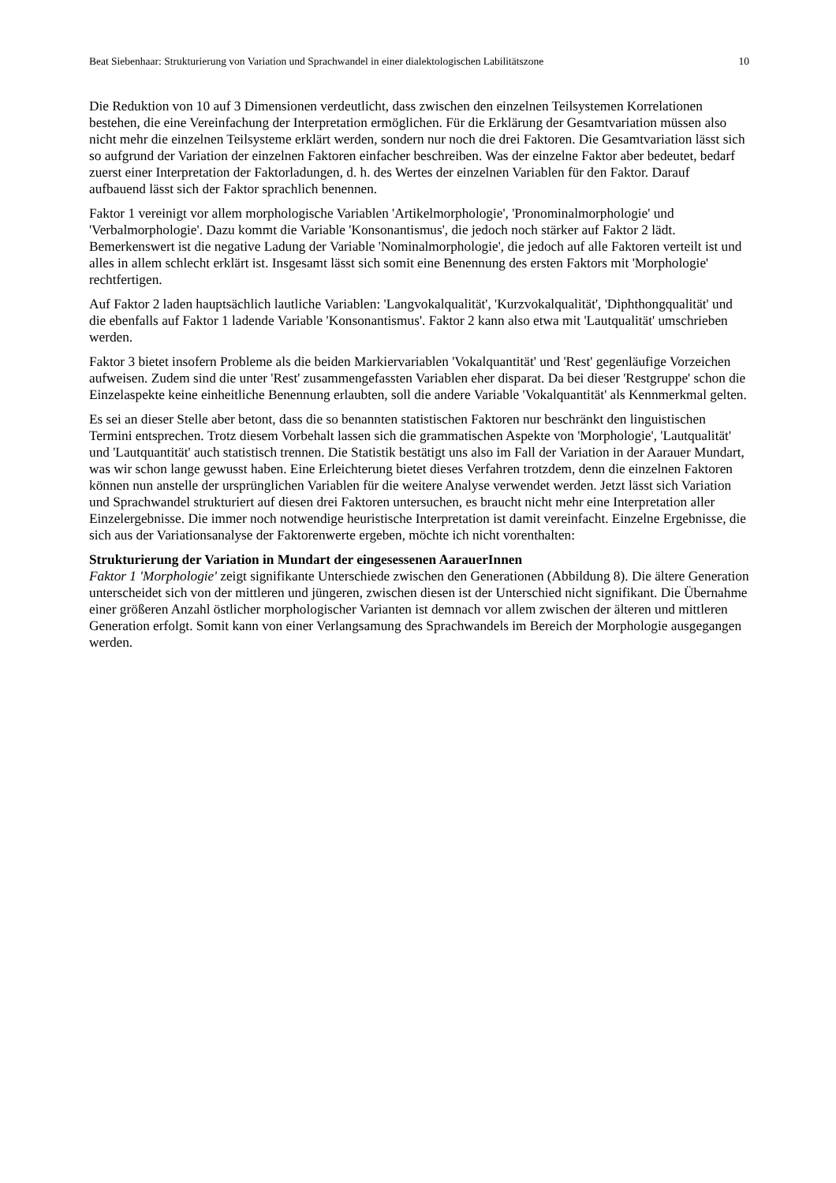Beat Siebenhaar: Strukturierung von Variation und Sprachwandel in einer dialektologischen Labilitätszone 10
Die Reduktion von 10 auf 3 Dimensionen verdeutlicht, dass zwischen den einzelnen Teil­systemen Korrelationen bestehen, die eine Vereinfachung der Interpretation ermöglichen. Für die Erklärung der Gesamtvariation müssen also nicht mehr die einzelnen Teilsysteme erklärt werden, sondern nur noch die drei Faktoren. Die Gesamtvariation lässt sich so aufgrund der Variation der einzelnen Faktoren einfacher beschreiben. Was der einzelne Faktor aber bedeutet, bedarf zuerst einer Interpretation der Faktorladungen, d. h. des Wertes der einzelnen Variablen für den Faktor. Darauf aufbauend lässt sich der Faktor sprachlich benennen.
Faktor 1 vereinigt vor allem morphologische Variablen 'Artikelmorphologie', 'Pronominal­morphologie' und 'Verbalmorphologie'. Dazu kommt die Variable 'Konsonantismus', die jedoch noch stärker auf Faktor 2 lädt. Bemerkenswert ist die negative Ladung der Variable 'Nominal­morphologie', die jedoch auf alle Faktoren verteilt ist und alles in allem schlecht erklärt ist. Insgesamt lässt sich somit eine Benennung des ersten Faktors mit 'Morphologie' rechtfertigen.
Auf Faktor 2 laden hauptsächlich lautliche Variablen: 'Langvokalqualität', 'Kurzvokalqualität', 'Diphthongqualität' und die ebenfalls auf Faktor 1 ladende Variable 'Konsonantismus'. Faktor 2 kann also etwa mit 'Lautqualität' umschrieben werden.
Faktor 3 bietet insofern Probleme als die beiden Markiervariablen 'Vokalquantität' und 'Rest' gegenläufige Vorzeichen aufweisen. Zudem sind die unter 'Rest' zusammengefassten Variablen eher disparat. Da bei dieser 'Restgruppe' schon die Einzelaspekte keine einheitliche Benennung erlaubten, soll die andere Variable 'Vokalquantität' als Kennmerkmal gelten.
Es sei an dieser Stelle aber betont, dass die so benannten statistischen Faktoren nur beschränkt den linguistischen Termini entsprechen. Trotz diesem Vorbehalt lassen sich die grammatischen Aspekte von 'Morphologie', 'Lautqualität' und 'Lautquantität' auch statistisch trennen. Die Statistik bestätigt uns also im Fall der Variation in der Aarauer Mundart, was wir schon lange gewusst haben. Eine Erleichterung bietet dieses Verfahren trotzdem, denn die einzelnen Faktoren können nun anstelle der ursprünglichen Variablen für die weitere Analyse verwendet werden. Jetzt lässt sich Variation und Sprachwandel strukturiert auf diesen drei Faktoren untersuchen, es braucht nicht mehr eine Interpretation aller Einzelergebnisse. Die immer noch notwendige heuristische Interpretation ist damit vereinfacht. Einzelne Ergebnisse, die sich aus der Variationsanalyse der Faktorenwerte ergeben, möchte ich nicht vorenthalten:
Strukturierung der Variation in Mundart der eingesessenen AarauerInnen
Faktor 1 'Morphologie' zeigt signifikante Unterschiede zwischen den Generationen (Abbildung 8). Die ältere Generation unterscheidet sich von der mittleren und jüngeren, zwischen diesen ist der Unterschied nicht signifikant. Die Übernahme einer größeren Anzahl östlicher morphologi­scher Varianten ist demnach vor allem zwischen der älteren und mittleren Generation erfolgt. Somit kann von einer Verlangsamung des Sprachwandels im Bereich der Morphologie ausgegan­gen werden.